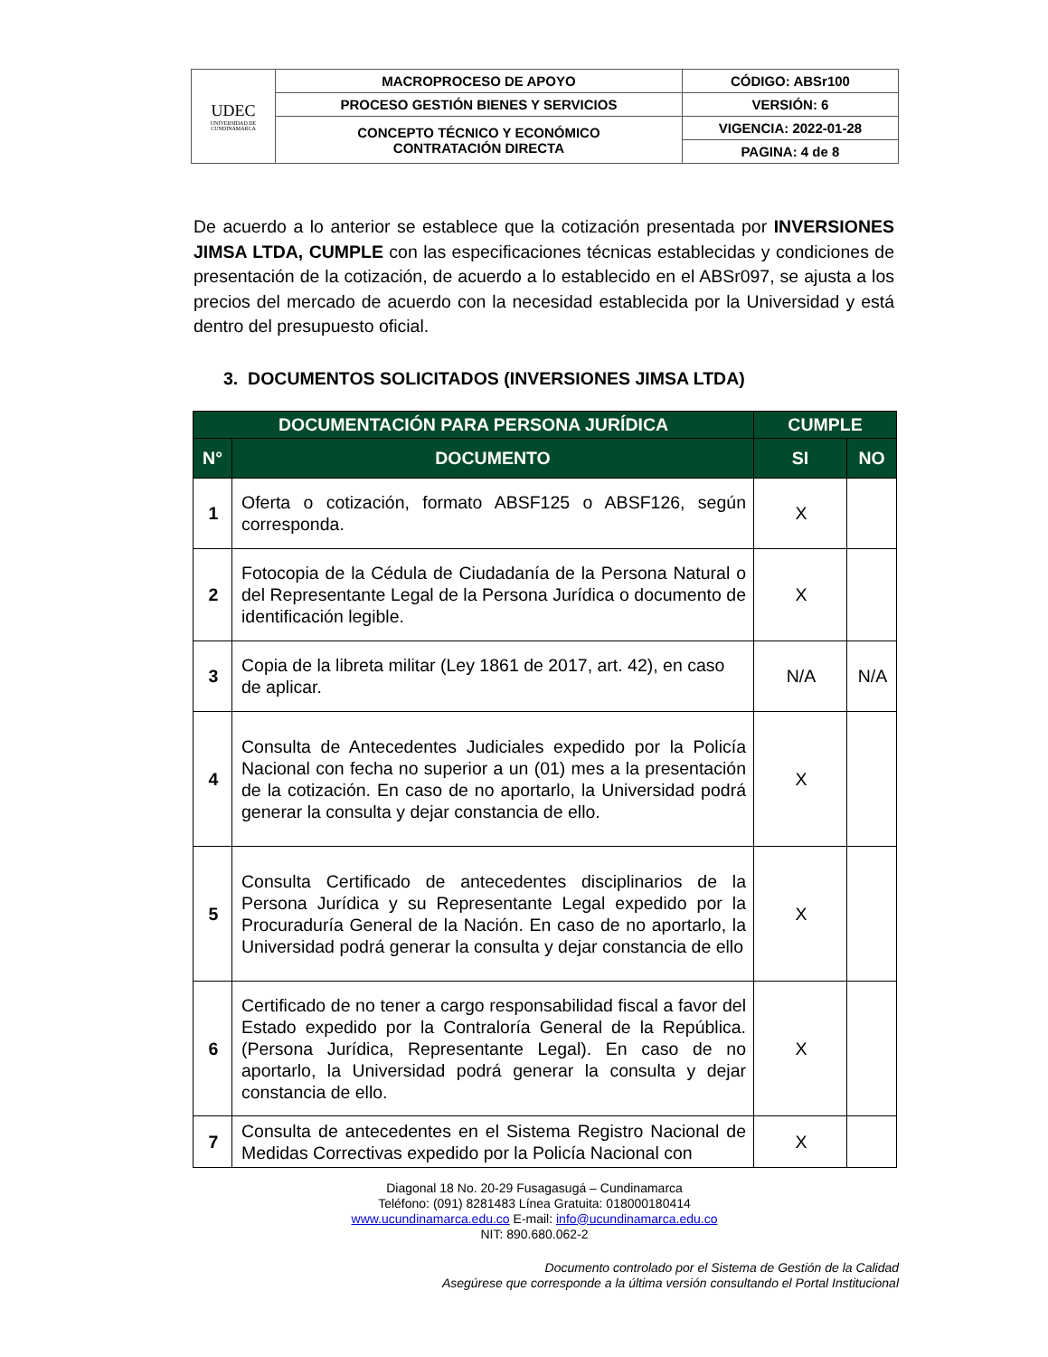| UDEC UNIVERSIDAD DE CUNDINAMARCA | MACROPROCESO DE APOYO | CÓDIGO: ABSr100 |
| | PROCESO GESTIÓN BIENES Y SERVICIOS | VERSIÓN: 6 |
| | CONCEPTO TÉCNICO Y ECONÓMICO CONTRATACIÓN DIRECTA | VIGENCIA: 2022-01-28 |
| | | PAGINA: 4 de 8 |
De acuerdo a lo anterior se establece que la cotización presentada por INVERSIONES JIMSA LTDA, CUMPLE con las especificaciones técnicas establecidas y condiciones de presentación de la cotización, de acuerdo a lo establecido en el ABSr097, se ajusta a los precios del mercado de acuerdo con la necesidad establecida por la Universidad y está dentro del presupuesto oficial.
3. DOCUMENTOS SOLICITADOS (INVERSIONES JIMSA LTDA)
| DOCUMENTACIÓN PARA PERSONA JURÍDICA | | CUMPLE | |
| --- | --- | --- | --- |
| N° | DOCUMENTO | SI | NO |
| 1 | Oferta o cotización, formato ABSF125 o ABSF126, según corresponda. | X | |
| 2 | Fotocopia de la Cédula de Ciudadanía de la Persona Natural o del Representante Legal de la Persona Jurídica o documento de identificación legible. | X | |
| 3 | Copia de la libreta militar (Ley 1861 de 2017, art. 42), en caso de aplicar. | N/A | N/A |
| 4 | Consulta de Antecedentes Judiciales expedido por la Policía Nacional con fecha no superior a un (01) mes a la presentación de la cotización. En caso de no aportarlo, la Universidad podrá generar la consulta y dejar constancia de ello. | X | |
| 5 | Consulta Certificado de antecedentes disciplinarios de la Persona Jurídica y su Representante Legal expedido por la Procuraduría General de la Nación. En caso de no aportarlo, la Universidad podrá generar la consulta y dejar constancia de ello | X | |
| 6 | Certificado de no tener a cargo responsabilidad fiscal a favor del Estado expedido por la Contraloría General de la República. (Persona Jurídica, Representante Legal). En caso de no aportarlo, la Universidad podrá generar la consulta y dejar constancia de ello. | X | |
| 7 | Consulta de antecedentes en el Sistema Registro Nacional de Medidas Correctivas expedido por la Policía Nacional con | X | |
Diagonal 18 No. 20-29 Fusagasugá – Cundinamarca
Teléfono: (091) 8281483 Línea Gratuita: 018000180414
www.ucundinamarca.edu.co E-mail: info@ucundinamarca.edu.co
NIT: 890.680.062-2
Documento controlado por el Sistema de Gestión de la Calidad
Asegúrese que corresponde a la última versión consultando el Portal Institucional